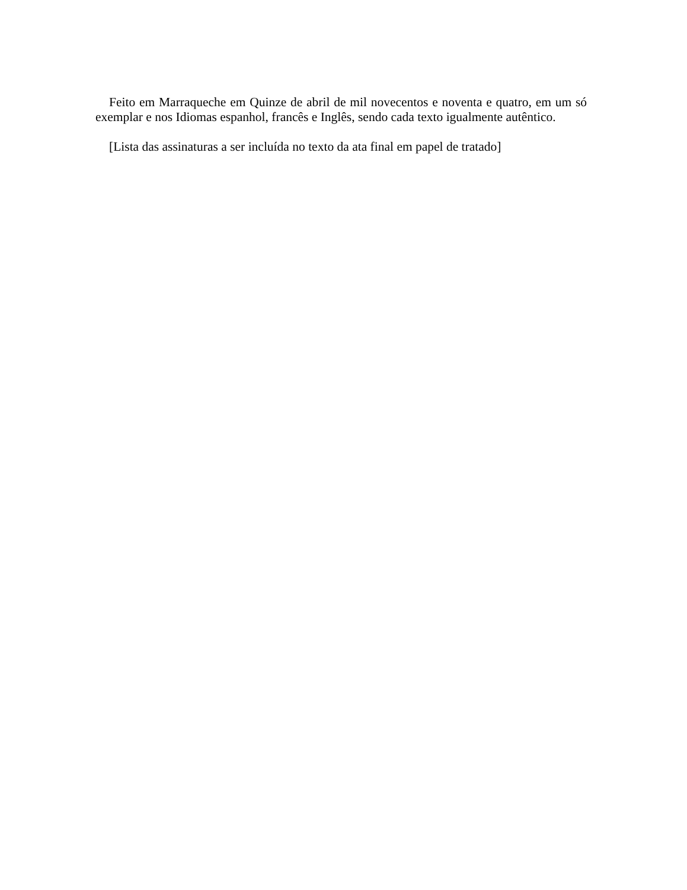Feito em Marraqueche em Quinze de abril de mil novecentos e noventa e quatro, em um só exemplar e nos Idiomas espanhol, francês e Inglês, sendo cada texto igualmente autêntico.
[Lista das assinaturas a ser incluída no texto da ata final em papel de tratado]